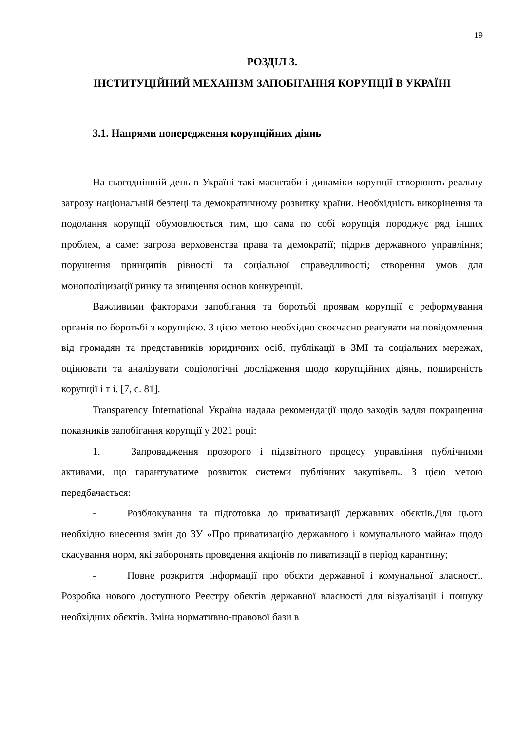19
РОЗДІЛ 3.
ІНСТИТУЦІЙНИЙ МЕХАНІЗМ ЗАПОБІГАННЯ КОРУПЦІЇ В УКРАЇНІ
3.1. Напрями попередження корупційних діянь
На сьогоднішній день в Україні такі масштаби і динаміки корупції створюють реальну загрозу національній безпеці та демократичному розвитку країни. Необхідність викорінення та подолання корупції обумовлюється тим, що сама по собі корупція породжує ряд інших проблем, а саме: загроза верховенства права та демократії; підрив державного управління; порушення принципів рівності та соціальної справедливості; створення умов для монополіцизації ринку та знищення основ конкуренції.
Важливими факторами запобігання та боротьбі проявам корупції є реформування органів по боротьбі з корупцією. З цією метою необхідно своєчасно реагувати на повідомлення від громадян та представників юридичних осіб, публікації в ЗМІ та соціальних мережах, оцінювати та аналізувати соціологічні дослідження щодо корупційних діянь, поширеність корупції і т і. [7, с. 81].
Transparency International Україна надала рекомендації щодо заходів задля покращення показників запобігання корупції у 2021 році:
1. Запровадження прозорого і підзвітного процесу управління публічними активами, що гарантуватиме розвиток системи публічних закупівель. З цією метою передбачається:
- Розблокування та підготовка до приватизації державних обєктів.Для цього необхідно внесення змін до ЗУ «Про приватизацію державного і комунального майна» щодо скасування норм, які заборонять проведення акціонів по пиватизації в період карантину;
- Повне розкриття інформації про обєкти державної і комунальної власності. Розробка нового доступного Реєстру обєктів державної власності для візуалізації і пошуку необхідних обєктів. Зміна нормативно-правової бази в